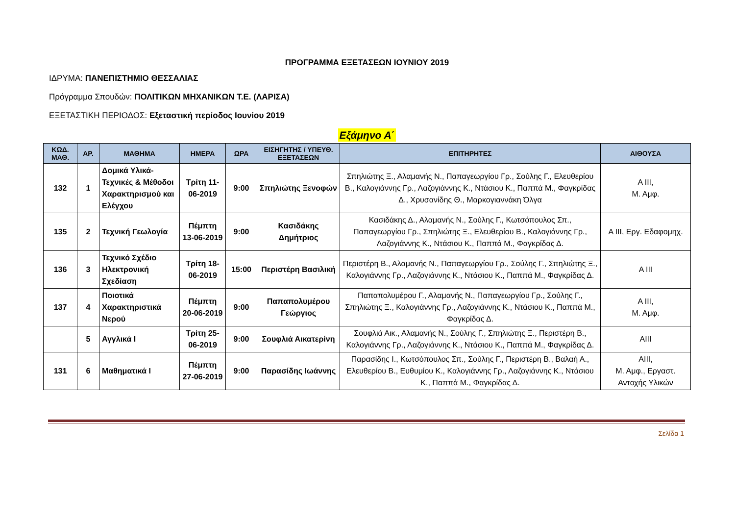ΠΡΟΓΡΑΜΜΑ ΕΞΕΤΑΣΕΩΝ ΙΟΥΝΙΟΥ 2019
ΙΔΡΥΜΑ: ΠΑΝΕΠΙΣΤΗΜΙΟ ΘΕΣΣΑΛΙΑΣ
Πρόγραμμα Σπουδών: ΠΟΛΙΤΙΚΩΝ ΜΗΧΑΝΙΚΩΝ Τ.Ε. (ΛΑΡΙΣΑ)
ΕΞΕΤΑΣΤΙΚΗ ΠΕΡΙΟΔΟΣ: Εξεταστική περίοδος Ιουνίου 2019
Εξάμηνο Α΄
| ΚΩΔ. ΜΑΘ. | ΑΡ. | ΜΑΘΗΜΑ | ΗΜΕΡΑ | ΩΡΑ | ΕΙΣΗΓΗΤΗΣ / ΥΠΕΥΘ. ΕΞΕΤΑΣΕΩΝ | ΕΠΙΤΗΡΗΤΕΣ | ΑΙΘΟΥΣΑ |
| --- | --- | --- | --- | --- | --- | --- | --- |
| 132 | 1 | Δομικά Υλικά-Τεχνικές & Μέθοδοι Χαρακτηρισμού και Ελέγχου | Τρίτη 11-06-2019 | 9:00 | Σπηλιώτης Ξενοφών | Σπηλιώτης Ξ., Αλαμανής Ν., Παπαγεωργίου Γρ., Σούλης Γ., Ελευθερίου Β., Καλογιάννης Γρ., Λαζογιάννης Κ., Ντάσιου Κ., Παππά Μ., Φαγκρίδας Δ., Χρυσανίδης Θ., Μαρκογιαννάκη Όλγα | Α ΙΙΙ, Μ. Αμφ. |
| 135 | 2 | Τεχνική Γεωλογία | Πέμπτη 13-06-2019 | 9:00 | Κασιδάκης Δημήτριος | Κασιδάκης Δ., Αλαμανής Ν., Σούλης Γ., Κωτσόπουλος Σπ., Παπαγεωργίου Γρ., Σπηλιώτης Ξ., Ελευθερίου Β., Καλογιάννης Γρ., Λαζογιάννης Κ., Ντάσιου Κ., Παππά Μ., Φαγκρίδας Δ. | Α ΙΙΙ, Εργ. Εδαφομηχ. |
| 136 | 3 | Τεχνικό Σχέδιο Ηλεκτρονική Σχεδίαση | Τρίτη 18-06-2019 | 15:00 | Περιστέρη Βασιλική | Περιστέρη Β., Αλαμανής Ν., Παπαγεωργίου Γρ., Σούλης Γ., Σπηλιώτης Ξ., Καλογιάννης Γρ., Λαζογιάννης Κ., Ντάσιου Κ., Παππά Μ., Φαγκρίδας Δ. | Α ΙΙΙ |
| 137 | 4 | Ποιοτικά Χαρακτηριστικά Νερού | Πέμπτη 20-06-2019 | 9:00 | Παπαπολυμέρου Γεώργιος | Παπαπολυμέρου Γ., Αλαμανής Ν., Παπαγεωργίου Γρ., Σούλης Γ., Σπηλιώτης Ξ., Καλογιάννης Γρ., Λαζογιάννης Κ., Ντάσιου Κ., Παππά Μ., Φαγκρίδας Δ. | Α ΙΙΙ, Μ. Αμφ. |
| | 5 | Αγγλικά Ι | Τρίτη 25-06-2019 | 9:00 | Σουφλιά Αικατερίνη | Σουφλιά Αικ., Αλαμανής Ν., Σούλης Γ., Σπηλιώτης Ξ., Περιστέρη Β., Καλογιάννης Γρ., Λαζογιάννης Κ., Ντάσιου Κ., Παππά Μ., Φαγκρίδας Δ. | ΑΙΙΙ |
| 131 | 6 | Μαθηματικά Ι | Πέμπτη 27-06-2019 | 9:00 | Παρασίδης Ιωάννης | Παρασίδης Ι., Κωτσόπουλος Σπ., Σούλης Γ., Περιστέρη Β., Βαλαή Α., Ελευθερίου Β., Ευθυμίου Κ., Καλογιάννης Γρ., Λαζογιάννης Κ., Ντάσιου Κ., Παππά Μ., Φαγκρίδας Δ. | ΑΙΙΙ, Μ. Αμφ., Εργαστ. Αντοχής Υλικών |
Σελίδα 1